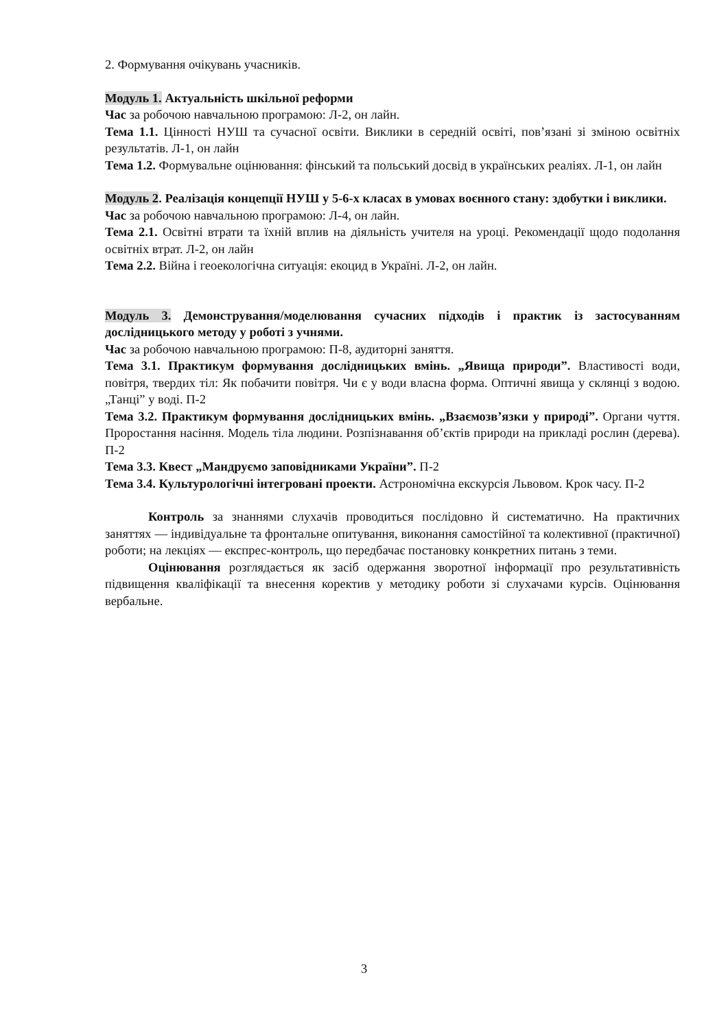2. Формування очікувань учасників.
Модуль 1. Актуальність шкільної реформи
Час за робочою навчальною програмою: Л-2, он лайн.
Тема 1.1. Цінності НУШ та сучасної освіти. Виклики в середній освіті, пов’язані зі зміною освітніх результатів. Л-1, он лайн
Тема 1.2. Формувальне оцінювання: фінський та польський досвід в українських реаліях. Л-1, он лайн
Модуль 2. Реалізація концепції НУШ у 5-6-х класах в умовах воєнного стану: здобутки і виклики.
Час за робочою навчальною програмою: Л-4, он лайн.
Тема 2.1. Освітні втрати та їхній вплив на діяльність учителя на уроці. Рекомендації щодо подолання освітніх втрат. Л-2, он лайн
Тема 2.2. Війна і геоекологічна ситуація: екоцид в Україні. Л-2, он лайн.
Модуль 3. Демонстрування/моделювання сучасних підходів і практик із застосуванням дослідницького методу у роботі з учнями.
Час за робочою навчальною програмою: П-8, аудиторні заняття.
Тема 3.1. Практикум формування дослідницьких вмінь. „Явища природи”. Властивості води, повітря, твердих тіл: Як побачити повітря. Чи є у води власна форма. Оптичні явища у склянці з водою. „Танці” у воді. П-2
Тема 3.2. Практикум формування дослідницьких вмінь. „Взаємозв’язки у природі”. Органи чуття. Проростання насіння. Модель тіла людини. Розпізнавання об’єктів природи на прикладі рослин (дерева). П-2
Тема 3.3. Квест „Мандруємо заповідниками України”. П-2
Тема 3.4. Культурологічні інтегровані проекти. Астрономічна екскурсія Львовом. Крок часу. П-2
Контроль за знаннями слухачів проводиться послідовно й систематично. На практичних заняттях — індивідуальне та фронтальне опитування, виконання самостійної та колективної (практичної) роботи; на лекціях — експрес-контроль, що передбачає постановку конкретних питань з теми.
Оцінювання розглядається як засіб одержання зворотної інформації про результативність підвищення кваліфікації та внесення коректив у методику роботи зі слухачами курсів. Оцінювання вербальне.
3